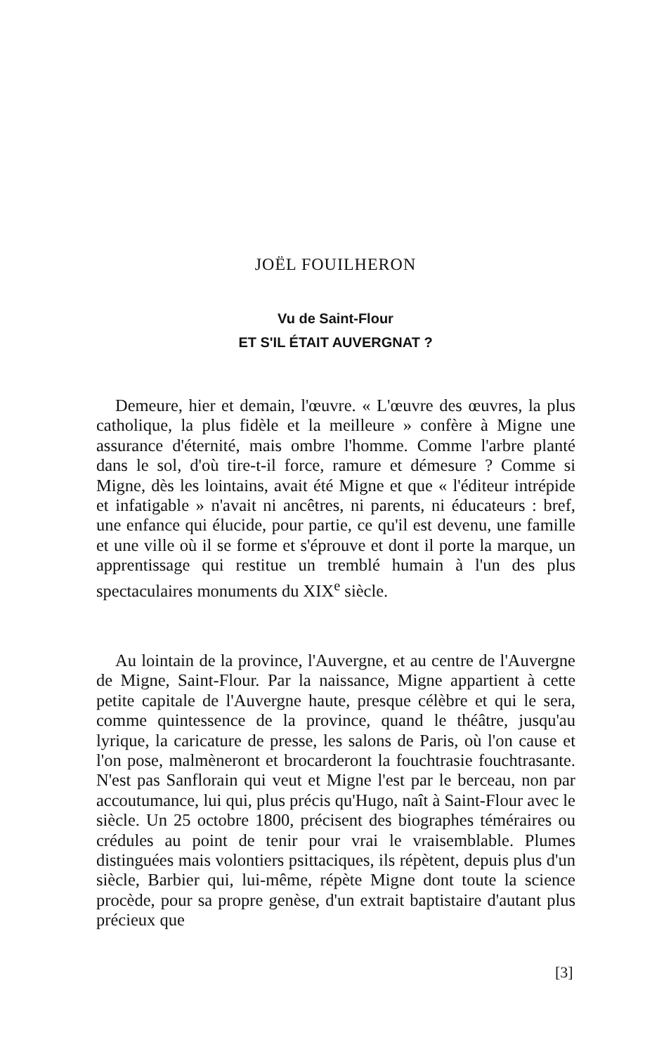JOËL FOUILHERON
Vu de Saint-Flour
ET S'IL ÉTAIT AUVERGNAT ?
Demeure, hier et demain, l'œuvre. « L'œuvre des œuvres, la plus catholique, la plus fidèle et la meilleure » confère à Migne une assurance d'éternité, mais ombre l'homme. Comme l'arbre planté dans le sol, d'où tire-t-il force, ramure et démesure ? Comme si Migne, dès les lointains, avait été Migne et que « l'éditeur intrépide et infatigable » n'avait ni ancêtres, ni parents, ni éducateurs : bref, une enfance qui élucide, pour partie, ce qu'il est devenu, une famille et une ville où il se forme et s'éprouve et dont il porte la marque, un apprentissage qui restitue un tremblé humain à l'un des plus spectaculaires monuments du XIX<sup>e</sup> siècle.
Au lointain de la province, l'Auvergne, et au centre de l'Auvergne de Migne, Saint-Flour. Par la naissance, Migne appartient à cette petite capitale de l'Auvergne haute, presque célèbre et qui le sera, comme quintessence de la province, quand le théâtre, jusqu'au lyrique, la caricature de presse, les salons de Paris, où l'on cause et l'on pose, malmèneront et brocarderont la fouchtrasie fouchtrasante. N'est pas Sanflorain qui veut et Migne l'est par le berceau, non par accoutumance, lui qui, plus précis qu'Hugo, naît à Saint-Flour avec le siècle. Un 25 octobre 1800, précisent des biographes téméraires ou crédules au point de tenir pour vrai le vraisemblable. Plumes distinguées mais volontiers psittaciques, ils répètent, depuis plus d'un siècle, Barbier qui, lui-même, répète Migne dont toute la science procède, pour sa propre genèse, d'un extrait baptistaire d'autant plus précieux que
[3]